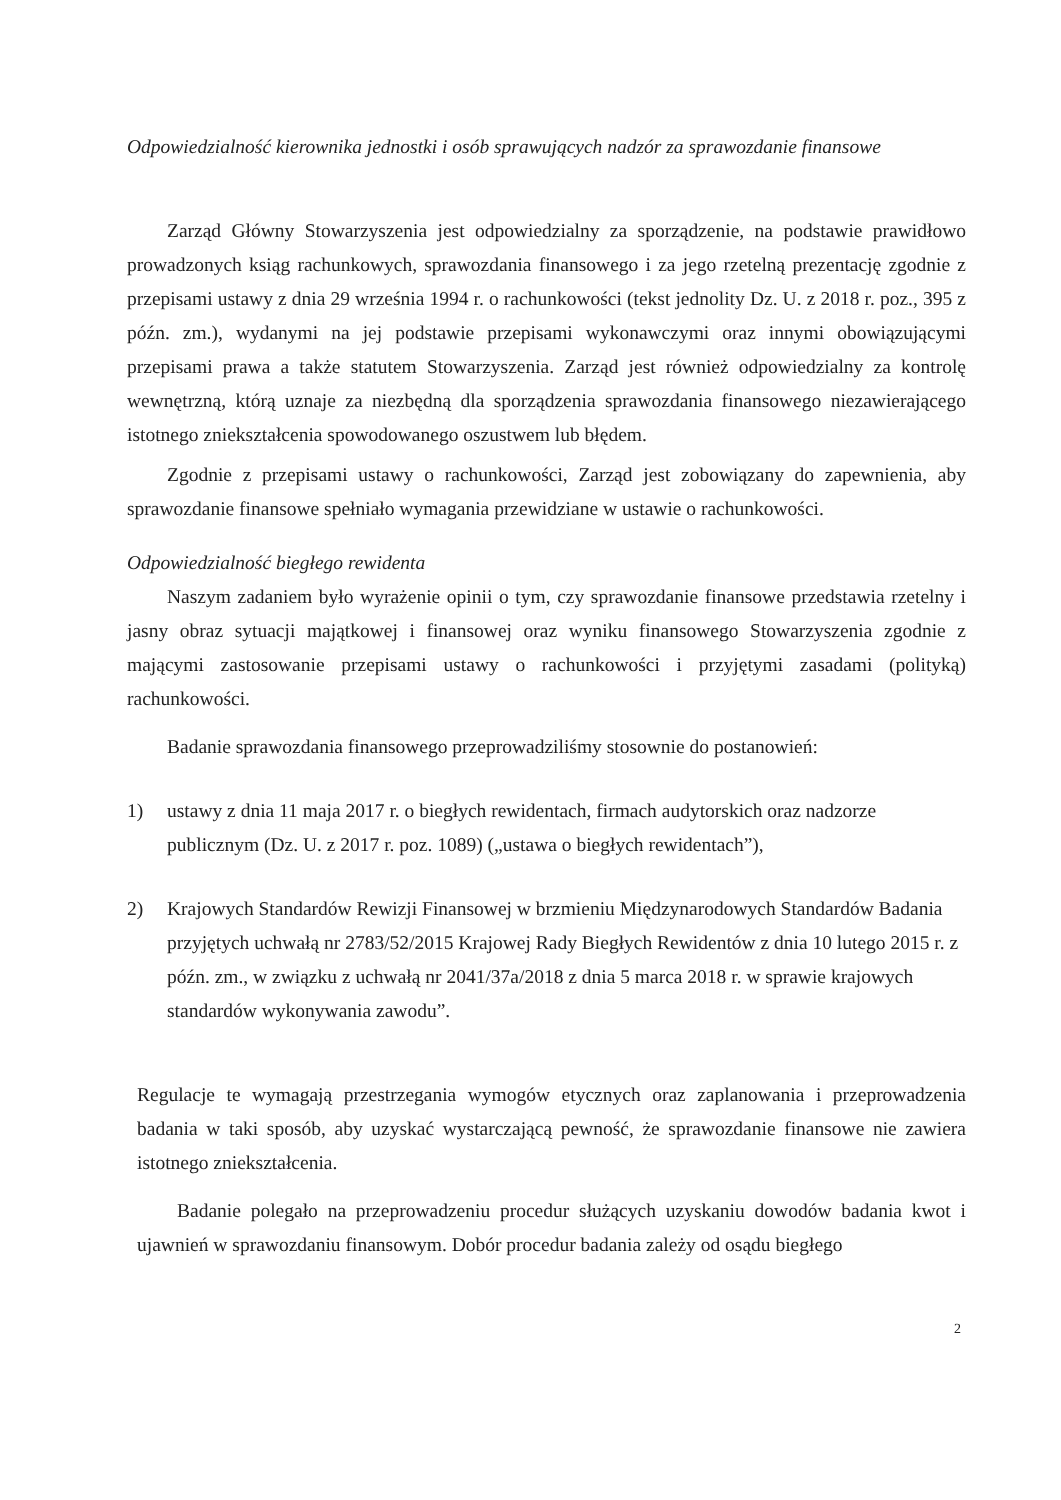Odpowiedzialność kierownika jednostki i osób sprawujących nadzór za sprawozdanie finansowe
Zarząd Główny Stowarzyszenia jest odpowiedzialny za sporządzenie, na podstawie prawidłowo prowadzonych ksiąg rachunkowych, sprawozdania finansowego i za jego rzetelną prezentację zgodnie z przepisami ustawy z dnia 29 września 1994 r. o rachunkowości (tekst jednolity Dz. U. z 2018 r. poz., 395 z późn. zm.), wydanymi na jej podstawie przepisami wykonawczymi oraz innymi obowiązującymi przepisami prawa a także statutem Stowarzyszenia. Zarząd jest również odpowiedzialny za kontrolę wewnętrzną, którą uznaje za niezbędną dla sporządzenia sprawozdania finansowego niezawierającego istotnego zniekształcenia spowodowanego oszustwem lub błędem.
Zgodnie z przepisami ustawy o rachunkowości, Zarząd jest zobowiązany do zapewnienia, aby sprawozdanie finansowe spełniało wymagania przewidziane w ustawie o rachunkowości.
Odpowiedzialność biegłego rewidenta
Naszym zadaniem było wyrażenie opinii o tym, czy sprawozdanie finansowe przedstawia rzetelny i jasny obraz sytuacji majątkowej i finansowej oraz wyniku finansowego Stowarzyszenia zgodnie z mającymi zastosowanie przepisami ustawy o rachunkowości i przyjętymi zasadami (polityką) rachunkowości.
Badanie sprawozdania finansowego przeprowadziliśmy stosownie do postanowień:
1) ustawy z dnia 11 maja 2017 r. o biegłych rewidentach, firmach audytorskich oraz nadzorze publicznym (Dz. U. z 2017 r. poz. 1089) („ustawa o biegłych rewidentach”),
2) Krajowych Standardów Rewizji Finansowej w brzmieniu Międzynarodowych Standardów Badania przyjętych uchwałą nr 2783/52/2015 Krajowej Rady Biegłych Rewidentów z dnia 10 lutego 2015 r. z późn. zm., w związku z uchwałą nr 2041/37a/2018 z dnia 5 marca 2018 r. w sprawie krajowych standardów wykonywania zawodu”.
Regulacje te wymagają przestrzegania wymogów etycznych oraz zaplanowania i przeprowadzenia badania w taki sposób, aby uzyskać wystarczającą pewność, że sprawozdanie finansowe nie zawiera istotnego zniekształcenia.
Badanie polegało na przeprowadzeniu procedur służących uzyskaniu dowodów badania kwot i ujawnień w sprawozdaniu finansowym. Dobór procedur badania zależy od osądu biegłego
2